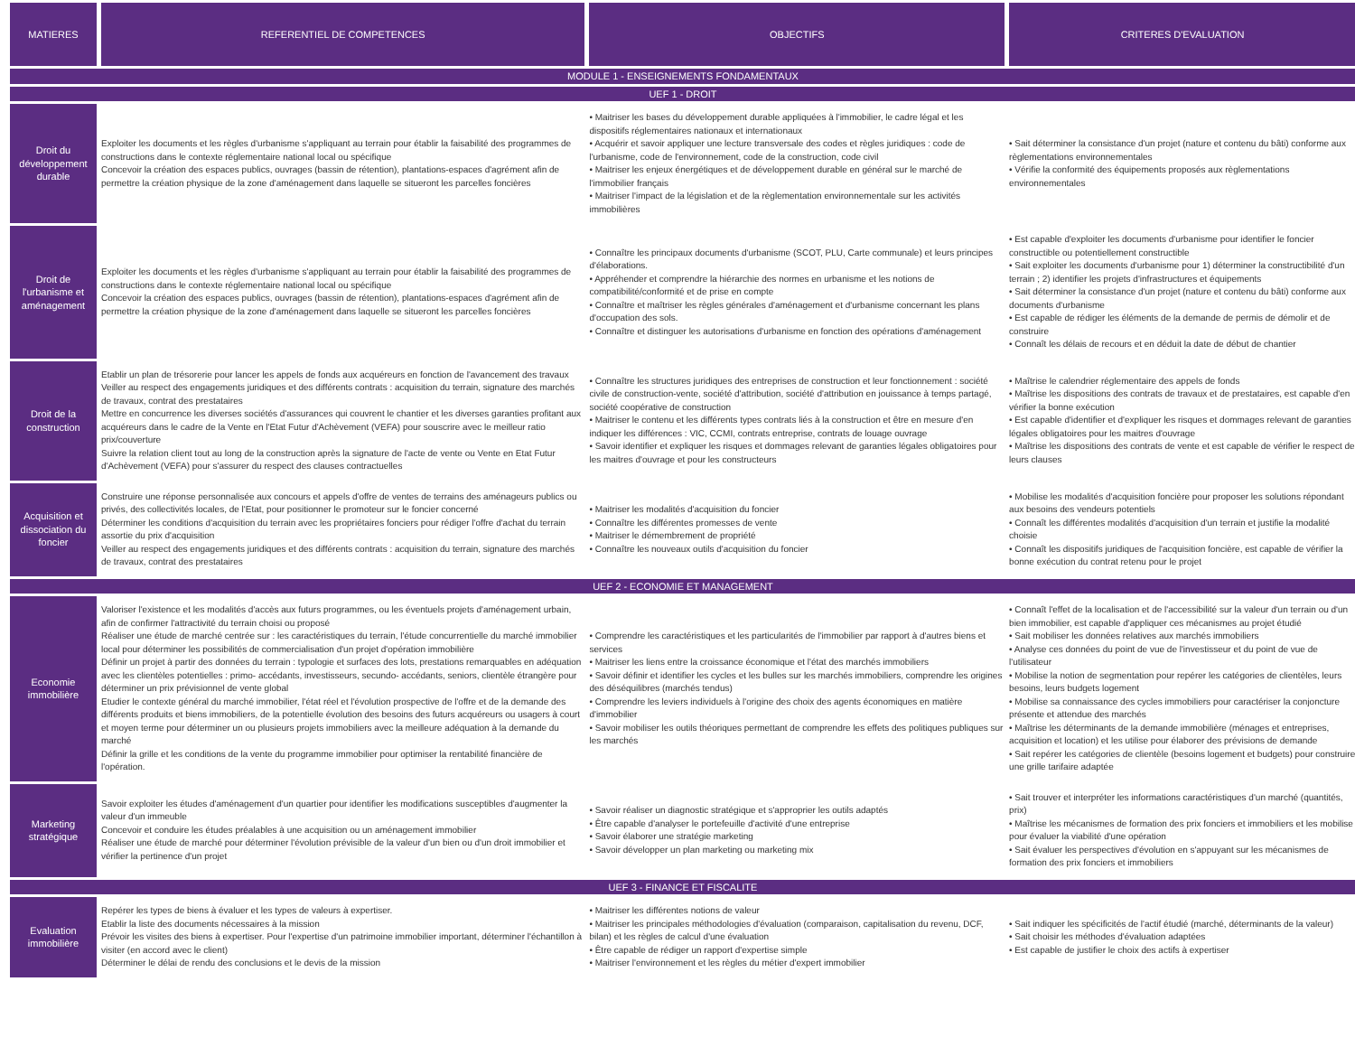| MATIERES | REFERENTIEL DE COMPETENCES | OBJECTIFS | CRITERES D'EVALUATION |
| --- | --- | --- | --- |
| MODULE 1 - ENSEIGNEMENTS FONDAMENTAUX | | | |
| UEF 1 - DROIT | | | |
| Droit du développement durable | Exploiter les documents et les règles d'urbanisme s'appliquant au terrain pour établir la faisabilité des programmes de constructions dans le contexte réglementaire national local ou spécifique Concevoir la création des espaces publics, ouvrages (bassin de rétention), plantations-espaces d'agrément afin de permettre la création physique de la zone d'aménagement dans laquelle se situeront les parcelles foncières | • Maitriser les bases du développement durable appliquées à l'immobilier, le cadre légal et les dispositifs réglementaires nationaux et internationaux • Acquérir et savoir appliquer une lecture transversale des codes et règles juridiques : code de l'urbanisme, code de l'environnement, code de la construction, code civil • Maitriser les enjeux énergétiques et de développement durable en général sur le marché de l'immobilier français • Maitriser l'impact de la législation et de la règlementation environnementale sur les activités immobilières | • Sait déterminer la consistance d'un projet (nature et contenu du bâti) conforme aux règlementations environnementales • Vérifie la conformité des équipements proposés aux règlementations environnementales |
| Droit de l'urbanisme et aménagement | Exploiter les documents et les règles d'urbanisme s'appliquant au terrain pour établir la faisabilité des programmes de constructions dans le contexte réglementaire national local ou spécifique Concevoir la création des espaces publics, ouvrages (bassin de rétention), plantations-espaces d'agrément afin de permettre la création physique de la zone d'aménagement dans laquelle se situeront les parcelles foncières | • Connaître les principaux documents d'urbanisme (SCOT, PLU, Carte communale) et leurs principes d'élaborations. • Appréhender et comprendre la hiérarchie des normes en urbanisme et les notions de compatibilité/conformité et de prise en compte • Connaître et maîtriser les règles générales d'aménagement et d'urbanisme concernant les plans d'occupation des sols. • Connaître et distinguer les autorisations d'urbanisme en fonction des opérations d'aménagement | • Est capable d'exploiter les documents d'urbanisme pour identifier le foncier constructible ou potentiellement constructible • Sait exploiter les documents d'urbanisme pour 1) déterminer la constructibilité d'un terrain ; 2) identifier les projets d'infrastructures et équipements • Sait déterminer la consistance d'un projet (nature et contenu du bâti) conforme aux documents d'urbanisme • Est capable de rédiger les éléments de la demande de permis de démolir et de construire • Connaît les délais de recours et en déduit la date de début de chantier |
| Droit de la construction | Etablir un plan de trésorerie pour lancer les appels de fonds aux acquéreurs en fonction de l'avancement des travaux Veiller au respect des engagements juridiques et des différents contrats : acquisition du terrain, signature des marchés de travaux, contrat des prestataires Mettre en concurrence les diverses sociétés d'assurances qui couvrent le chantier et les diverses garanties profitant aux acquéreurs dans le cadre de la Vente en l'Etat Futur d'Achèvement (VEFA) pour souscrire avec le meilleur ratio prix/couverture Suivre la relation client tout au long de la construction après la signature de l'acte de vente ou Vente en Etat Futur d'Achèvement (VEFA) pour s'assurer du respect des clauses contractuelles | • Connaître les structures juridiques des entreprises de construction et leur fonctionnement : société civile de construction-vente, société d'attribution, société d'attribution en jouissance à temps partagé, société coopérative de construction • Maitriser le contenu et les différents types contrats liés à la construction et être en mesure d'en indiquer les différences : VIC, CCMI, contrats entreprise, contrats de louage ouvrage • Savoir identifier et expliquer les risques et dommages relevant de garanties légales obligatoires pour les maitres d'ouvrage et pour les constructeurs | • Maîtrise le calendrier réglementaire des appels de fonds • Maîtrise les dispositions des contrats de travaux et de prestataires, est capable d'en vérifier la bonne exécution • Est capable d'identifier et d'expliquer les risques et dommages relevant de garanties légales obligatoires pour les maitres d'ouvrage • Maîtrise les dispositions des contrats de vente et est capable de vérifier le respect de leurs clauses |
| Acquisition et dissociation du foncier | Construire une réponse personnalisée aux concours et appels d'offre de ventes de terrains des aménageurs publics ou privés, des collectivités locales, de l'Etat, pour positionner le promoteur sur le foncier concerné Déterminer les conditions d'acquisition du terrain avec les propriétaires fonciers pour rédiger l'offre d'achat du terrain assortie du prix d'acquisition Veiller au respect des engagements juridiques et des différents contrats : acquisition du terrain, signature des marchés de travaux, contrat des prestataires | • Maitriser les modalités d'acquisition du foncier • Connaître les différentes promesses de vente • Maitriser le démembrement de propriété • Connaître les nouveaux outils d'acquisition du foncier | • Mobilise les modalités d'acquisition foncière pour proposer les solutions répondant aux besoins des vendeurs potentiels • Connaît les différentes modalités d'acquisition d'un terrain et justifie la modalité choisie • Connaît les dispositifs juridiques de l'acquisition foncière, est capable de vérifier la bonne exécution du contrat retenu pour le projet |
| UEF 2 - ECONOMIE ET MANAGEMENT | | | |
| Economie immobilière | Valoriser l'existence et les modalités d'accès aux futurs programmes, ou les éventuels projets d'aménagement urbain, afin de confirmer l'attractivité du terrain choisi ou proposé Réaliser une étude de marché centrée sur : les caractéristiques du terrain, l'étude concurrentielle du marché immobilier local pour déterminer les possibilités de commercialisation d'un projet d'opération immobilière Définir un projet à partir des données du terrain : typologie et surfaces des lots, prestations remarquables en adéquation avec les clientèles potentielles : primo- accédants, investisseurs, secundo- accédants, seniors, clientèle étrangère pour déterminer un prix prévisionnel de vente global Etudier le contexte général du marché immobilier, l'état réel et l'évolution prospective de l'offre et de la demande des différents produits et biens immobiliers, de la potentielle évolution des besoins des futurs acquéreurs ou usagers à court et moyen terme pour déterminer un ou plusieurs projets immobiliers avec la meilleure adéquation à la demande du marché Définir la grille et les conditions de la vente du programme immobilier pour optimiser la rentabilité financière de l'opération. | • Comprendre les caractéristiques et les particularités de l'immobilier par rapport à d'autres biens et services • Maitriser les liens entre la croissance économique et l'état des marchés immobiliers • Savoir définir et identifier les cycles et les bulles sur les marchés immobiliers, comprendre les origines des déséquilibres (marchés tendus) • Comprendre les leviers individuels à l'origine des choix des agents économiques en matière d'immobilier • Savoir mobiliser les outils théoriques permettant de comprendre les effets des politiques publiques sur les marchés | • Connaît l'effet de la localisation et de l'accessibilité sur la valeur d'un terrain ou d'un bien immobilier, est capable d'appliquer ces mécanismes au projet étudié • Sait mobiliser les données relatives aux marchés immobiliers • Analyse ces données du point de vue de l'investisseur et du point de vue de l'utilisateur • Mobilise la notion de segmentation pour repérer les catégories de clientèles, leurs besoins, leurs budgets logement • Mobilise sa connaissance des cycles immobiliers pour caractériser la conjoncture présente et attendue des marchés • Maîtrise les déterminants de la demande immobilière (ménages et entreprises, acquisition et location) et les utilise pour élaborer des prévisions de demande • Sait repérer les catégories de clientèle (besoins logement et budgets) pour construire une grille tarifaire adaptée |
| Marketing stratégique | Savoir exploiter les études d'aménagement d'un quartier pour identifier les modifications susceptibles d'augmenter la valeur d'un immeuble Concevoir et conduire les études préalables à une acquisition ou un aménagement immobilier Réaliser une étude de marché pour déterminer l'évolution prévisible de la valeur d'un bien ou d'un droit immobilier et vérifier la pertinence d'un projet | • Savoir réaliser un diagnostic stratégique et s'approprier les outils adaptés • Être capable d'analyser le portefeuille d'activité d'une entreprise • Savoir élaborer une stratégie marketing • Savoir développer un plan marketing ou marketing mix | • Sait trouver et interpréter les informations caractéristiques d'un marché (quantités, prix) • Maîtrise les mécanismes de formation des prix fonciers et immobiliers et les mobilise pour évaluer la viabilité d'une opération • Sait évaluer les perspectives d'évolution en s'appuyant sur les mécanismes de formation des prix fonciers et immobiliers |
| UEF 3 - FINANCE ET FISCALITE | | | |
| Evaluation immobilière | Repérer les types de biens à évaluer et les types de valeurs à expertiser. Etablir la liste des documents nécessaires à la mission Prévoir les visites des biens à expertiser. Pour l'expertise d'un patrimoine immobilier important, déterminer l'échantillon à visiter (en accord avec le client) Déterminer le délai de rendu des conclusions et le devis de la mission | • Maitriser les différentes notions de valeur • Maitriser les principales méthodologies d'évaluation (comparaison, capitalisation du revenu, DCF, bilan) et les règles de calcul d'une évaluation • Être capable de rédiger un rapport d'expertise simple • Maitriser l'environnement et les règles du métier d'expert immobilier | • Sait indiquer les spécificités de l'actif étudié (marché, déterminants de la valeur) • Sait choisir les méthodes d'évaluation adaptées • Est capable de justifier le choix des actifs à expertiser |